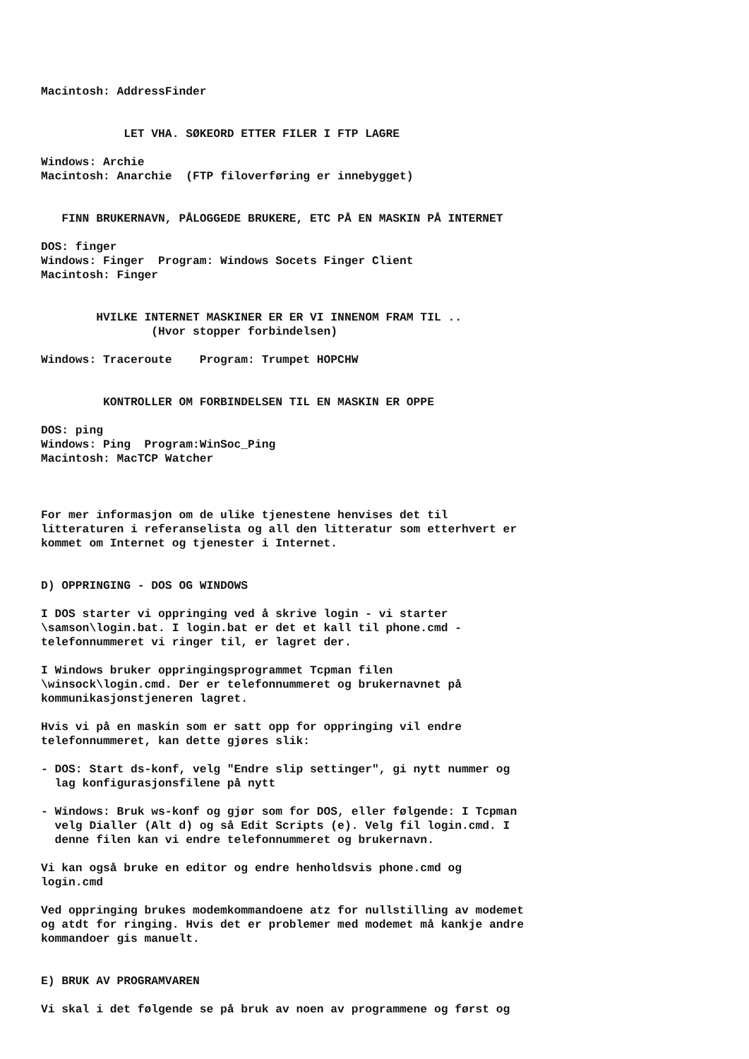Macintosh: AddressFinder


            LET VHA. SØKEORD ETTER FILER I FTP LAGRE

Windows: Archie
Macintosh: Anarchie  (FTP filoverføring er innebygget)


   FINN BRUKERNAVN, PÅLOGGEDE BRUKERE, ETC PÅ EN MASKIN PÅ INTERNET

DOS: finger
Windows: Finger  Program: Windows Socets Finger Client
Macintosh: Finger


        HVILKE INTERNET MASKINER ER ER VI INNENOM FRAM TIL ..
                (Hvor stopper forbindelsen)

Windows: Traceroute    Program: Trumpet HOPCHW


         KONTROLLER OM FORBINDELSEN TIL EN MASKIN ER OPPE

DOS: ping
Windows: Ping  Program:WinSoc_Ping
Macintosh: MacTCP Watcher



For mer informasjon om de ulike tjenestene henvises det til
litteraturen i referanselista og all den litteratur som etterhvert er
kommet om Internet og tjenester i Internet.


D) OPPRINGING - DOS OG WINDOWS

I DOS starter vi oppringing ved å skrive login - vi starter
\samson\login.bat. I login.bat er det et kall til phone.cmd -
telefonnummeret vi ringer til, er lagret der.

I Windows bruker oppringingsprogrammet Tcpman filen
\winsock\login.cmd. Der er telefonnummeret og brukernavnet på
kommunikasjonstjeneren lagret.

Hvis vi på en maskin som er satt opp for oppringing vil endre
telefonnummeret, kan dette gjøres slik:

- DOS: Start ds-konf, velg "Endre slip settinger", gi nytt nummer og
  lag konfigurasjonsfilene på nytt

- Windows: Bruk ws-konf og gjør som for DOS, eller følgende: I Tcpman
  velg Dialler (Alt d) og så Edit Scripts (e). Velg fil login.cmd. I
  denne filen kan vi endre telefonnummeret og brukernavn.

Vi kan også bruke en editor og endre henholdsvis phone.cmd og
login.cmd

Ved oppringing brukes modemkommandoene atz for nullstilling av modemet
og atdt for ringing. Hvis det er problemer med modemet må kankje andre
kommandoer gis manuelt.


E) BRUK AV PROGRAMVAREN

Vi skal i det følgende se på bruk av noen av programmene og først og